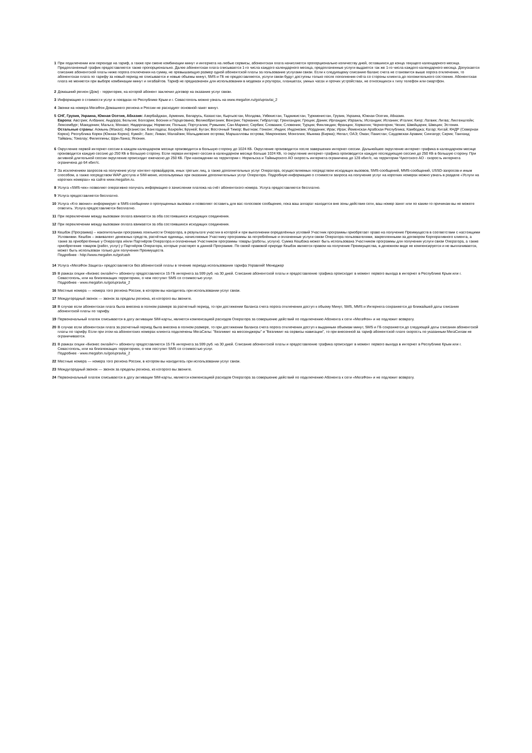1 При подключении или переходе на тариф, а также при смене комбинации минут и интернета на любые сервисы, абонентская плата начисляется пропорционально количеству дней, оставшихся до конца текущего календарного месяца. Предоплаченный трафик предоставляется также пропорционально. Далее абонентская плата списывается 1-го числа каждого календарного месяца, предоплаченные услуги выдаются так же 1-го числа каждого календарного месяца. Допускается списание абонентской платы ниже порога отключения на сумму, не превышающую размер одной абонентской платы за пользование услугами связи. Если к следующему списанию баланс счета не становится выше порога отключения, то абонентская плата по тарифу за новый период не списывается и новые объемы минут, SMS и ГБ не предоставляются, услуги связи будут доступны только после пополнения счёта со стороны клиента до положительного состояния. Абонентская плата не меняется при выборе комбинации минут и гигабайтов. Тариф не предназначен для использования в модемах и роутерах, планшетах, умных часах и прочих устройствах, не относящихся к типу телефон или смартфон.
2 Домашний регион (Дом) - территория, на которой абонент заключил договор на оказание услуг связи.
3 Информацию о стоимости услуг в поездках по Республике Крым и г. Севастополь можно узнать на www.megafon.ru/go/upravlai_2
4 Звонки на номера МегаФон Домашнего региона и России не расходуют основной пакет минут.
5 СНГ, Грузия, Украина, Южная Осетия, Абхазия: Азербайджан, Армения, Беларусь, Казахстан, Кыргызстан, Молдова, Узбекистан, Таджикистан, Туркменистан, Грузия, Украина, Южная Осетия, Абхазия.
Европа: Австрия; Албания; Андорра; Бельгия; Болгария; Босния и Герцеговина; Великобритания; Венгрия; Германия; Гибралтар; Гренландия; Греция; Дания; Ирландия; Израиль; Исландия; Испания; Италия; Кипр; Латвия; Литва; Лихтенштейн; Люксембург; Македония; Мальта; Монако; Нидерланды; Норвегия; Польша; Португалия; Румыния; Сан-Марино; Сербия; Словакия; Словения; Турция; Финляндия; Франция; Хорватия; Черногория; Чехия; Швейцария; Швеция; Эстония.
Остальные страны: Аомынь (Макао); Афганистан; Бангладеш; Бахрейн; Бруней; Бутан; Восточный Тимор; Вьетнам; Гонконг; Индия; Индонезия; Иордания; Ирак; Иран; Йеменская Арабская Республика; Камбоджа; Катар; Китай; КНДР (Северная Корея); Республика Корея (Южная Корея); Кувейт; Лаос; Ливан; Малайзия; Мальдивские острова; Маршалловы острова; Микронезия; Монголия; Мьянма (Бирма); Непал; ОАЭ; Оман; Пакистан; Саудовская Аравия; Сингапур; Сирия; Таиланд; Тайвань; Токелау; Филиппины; Шри-Ланка; Япония.
6 Округление первой интернет-сессии в каждом календарном месяце производится в большую сторону до 1024 КБ. Округление производится после завершения интернет-сессии. Дальнейшее округление интернет-трафика в календарном месяце производится каждую сессию до 250 КБ в большую сторону. Если первая интернет-сессия в календарном месяце больше 1024 КБ, то округление интернет-трафика производится каждую последующую сессию до 250 КБ в большую сторону. При активной длительной сессии округление происходит ежечасно до 250 КБ. При нахождении на территории г. Норильска и Таймырского АО скорость интернета ограничена до 128 кбит/с, на территории Чукотского АО - скорость интернета ограничена до 64 кбит/с.
7 За исключением запросов на получение услуг контент-провайдеров, иных третьих лиц, а также дополнительных услуг Оператора, осуществляемых посредством исходящих вызовов, SMS-сообщений, MMS-сообщений, USSD-запросов и иным способом, а также посредством WAP-доступа и SIM-меню, используемых при оказании дополнительных услуг Оператора. Подробную информацию о стоимости запроса на получение услуг на коротких номерах можно узнать в разделе «Услуги на коротких номерах» на сайте www.megafon.ru.
8 Услуга «SMS-чек» позволяет оперативно получать информацию о зачислении платежа на счёт абонентского номера. Услуга предоставляется бесплатно.
9 Услуга предоставляется бесплатно.
10 Услуга «Кто звонил» информирует в SMS-сообщении о пропущенных вызовах и позволяет оставить для вас голосовое сообщение, пока ваш аппарат находится вне зоны действия сети, ваш номер занят или по каким-то причинам вы не можете ответить. Услуга предоставляется бесплатно.
11 При переключении между вызовами оплата взимается за оба состоявшихся исходящих соединения.
12 При переключении между вызовами оплата взимается за оба состоявшихся исходящих соединения.
13 Кешбэк (Программа) – накопительная программа лояльности Оператора, в результате участия в которой и при выполнении определённых условий Участник программы приобретает право на получение Преимуществ в соответствии с настоящими Условиями. Кешбэк – эквивалент денежных средств, расчётные единицы, начисляемые Участнику программы за потреблённые и оплаченные услуги связи Оператора пользователями, закрепленными за договором Корпоративного клиента, а также за приобретённые у Оператора и/или Партнёров Оператора и оплаченные Участником программы товары (работы, услуги). Сумма Кешбэка может быть использована Участником программы для получения услуги связи Оператора, а также приобретение товаров (работ, услуг) у Партнёров Оператора, которые участвуют в данной Программе. По своей правовой природе Кешбэк является правом на получение Преимущества, в денежном виде не компенсируется и не выплачивается, может быть использован только для получения Преимуществ.
Подробнее - http://www.megafon.ru/go/cash
14 Услуга «МегаФон Защита» предоставляется без абонентской платы в течение периода использования тарифа Управляй! Менеджер
15 В рамках опции «Бизнес онлайн!+» абоненту предоставляется 15 ГБ интернета за 599 руб. на 30 дней. Списание абонентской платы и предоставление трафика происходит в момент первого выхода в интернет в Республике Крым или г. Севастополь, или на близлежащих территориях, о чем поступит SMS со стоимостью услуг.
Подробнее - www.megafon.ru/go/upravlai_2
16 Местные номера — номера того региона России, в котором вы находитесь при использовании услуг связи.
17 Междугородный звонок — звонок за пределы региона, из которого вы звоните.
18 В случае если абонентская плата была внесена в полном размере за расчетный период, то при достижении баланса счета порога отключения доступ к объему Минут, SMS, MMS и Интернета сохраняется до ближайшей даты списания абонентской платы по тарифу.
19 Первоначальный платеж списывается в дату активации SIM-карты, является компенсацией расходов Оператора за совершение действий по подключению Абонента к сети «МегаФон» и не подлежит возврату.
20 В случае если абонентская плата за расчетный период была внесена в полном размере, то при достижении баланса счета порога отключения доступ к выданным объемам минут, SMS и ГБ сохраняется до следующей даты списания абонентской платы по тарифу. Если при этом на абонентских номерах клиента подключены МегаСилы: "Безлимит на мессенджеры" и "Безлимит на сервисы навигации", то при внесенной за тариф абонентской плате скорость по указанным МегаСилам не ограничивается.
21 В рамках опции «Бизнес онлайн!+» абоненту предоставляется 15 ГБ интернета за 599 руб. на 30 дней. Списание абонентской платы и предоставление трафика происходит в момент первого выхода в интернет в Республике Крым или г. Севастополь, или на близлежащих территориях, о чем поступит SMS со стоимостью услуг.
Подробнее - www.megafon.ru/go/upravlai_2
22 Местные номера — номера того региона России, в котором вы находитесь при использовании услуг связи.
23 Междугородный звонок — звонок за пределы региона, из которого вы звоните.
24 Первоначальный платеж списывается в дату активации SIM-карты, является компенсацией расходов Оператора за совершение действий по подключению Абонента к сети «МегаФон» и не подлежит возврату.